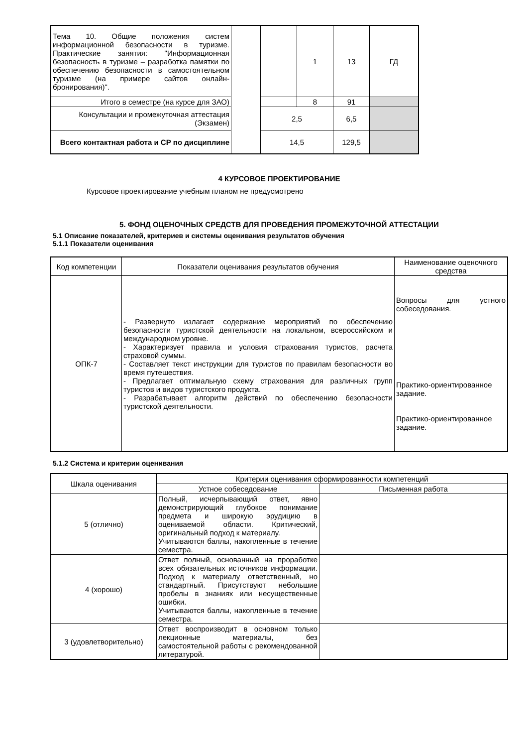| Тема 10. Общие положения систем информационной безопасности в туризме. Практические занятия: "Информационная безопасность в туризме – разработка памятки по обеспечению безопасности в самостоятельном туризме (на примере сайтов онлайн-бронирования)". | | | 1 | 13 | ГД |
| Итого в семестре (на курсе для ЗАО) | | | 8 | 91 | |
| Консультации и промежуточная аттестация (Экзамен) | | 2,5 | | 6,5 | |
| Всего контактная работа и СР по дисциплине | | 14,5 | | 129,5 | |
4 КУРСОВОЕ ПРОЕКТИРОВАНИЕ
Курсовое проектирование учебным планом не предусмотрено
5. ФОНД ОЦЕНОЧНЫХ СРЕДСТВ ДЛЯ ПРОВЕДЕНИЯ ПРОМЕЖУТОЧНОЙ АТТЕСТАЦИИ
5.1 Описание показателей, критериев и системы оценивания результатов обучения
5.1.1 Показатели оценивания
| Код компетенции | Показатели оценивания результатов обучения | Наименование оценочного средства |
| --- | --- | --- |
| ОПК-7 | - Развернуто излагает содержание мероприятий по обеспечению безопасности туристской деятельности на локальном, всероссийском и международном уровне. - Характеризует правила и условия страхования туристов, расчета страховой суммы. - Составляет текст инструкции для туристов по правилам безопасности во время путешествия. - Предлагает оптимальную схему страхования для различных групп туристов и видов туристского продукта. - Разрабатывает алгоритм действий по обеспечению безопасности туристской деятельности. | Вопросы для устного собеседования. Практико-ориентированное задание. Практико-ориентированное задание. |
5.1.2 Система и критерии оценивания
| Шкала оценивания | Критерии оценивания сформированности компетенций | |
| --- | --- | --- |
| | Устное собеседование | Письменная работа |
| 5 (отлично) | Полный, исчерпывающий ответ, явно демонстрирующий глубокое понимание предмета и широкую эрудицию в оцениваемой области. Критический, оригинальный подход к материалу. Учитываются баллы, накопленные в течение семестра. | |
| 4 (хорошо) | Ответ полный, основанный на проработке всех обязательных источников информации. Подход к материалу ответственный, но стандартный. Присутствуют небольшие пробелы в знаниях или несущественные ошибки. Учитываются баллы, накопленные в течение семестра. | |
| 3 (удовлетворительно) | Ответ воспроизводит в основном только лекционные материалы, без самостоятельной работы с рекомендованной литературой. | |